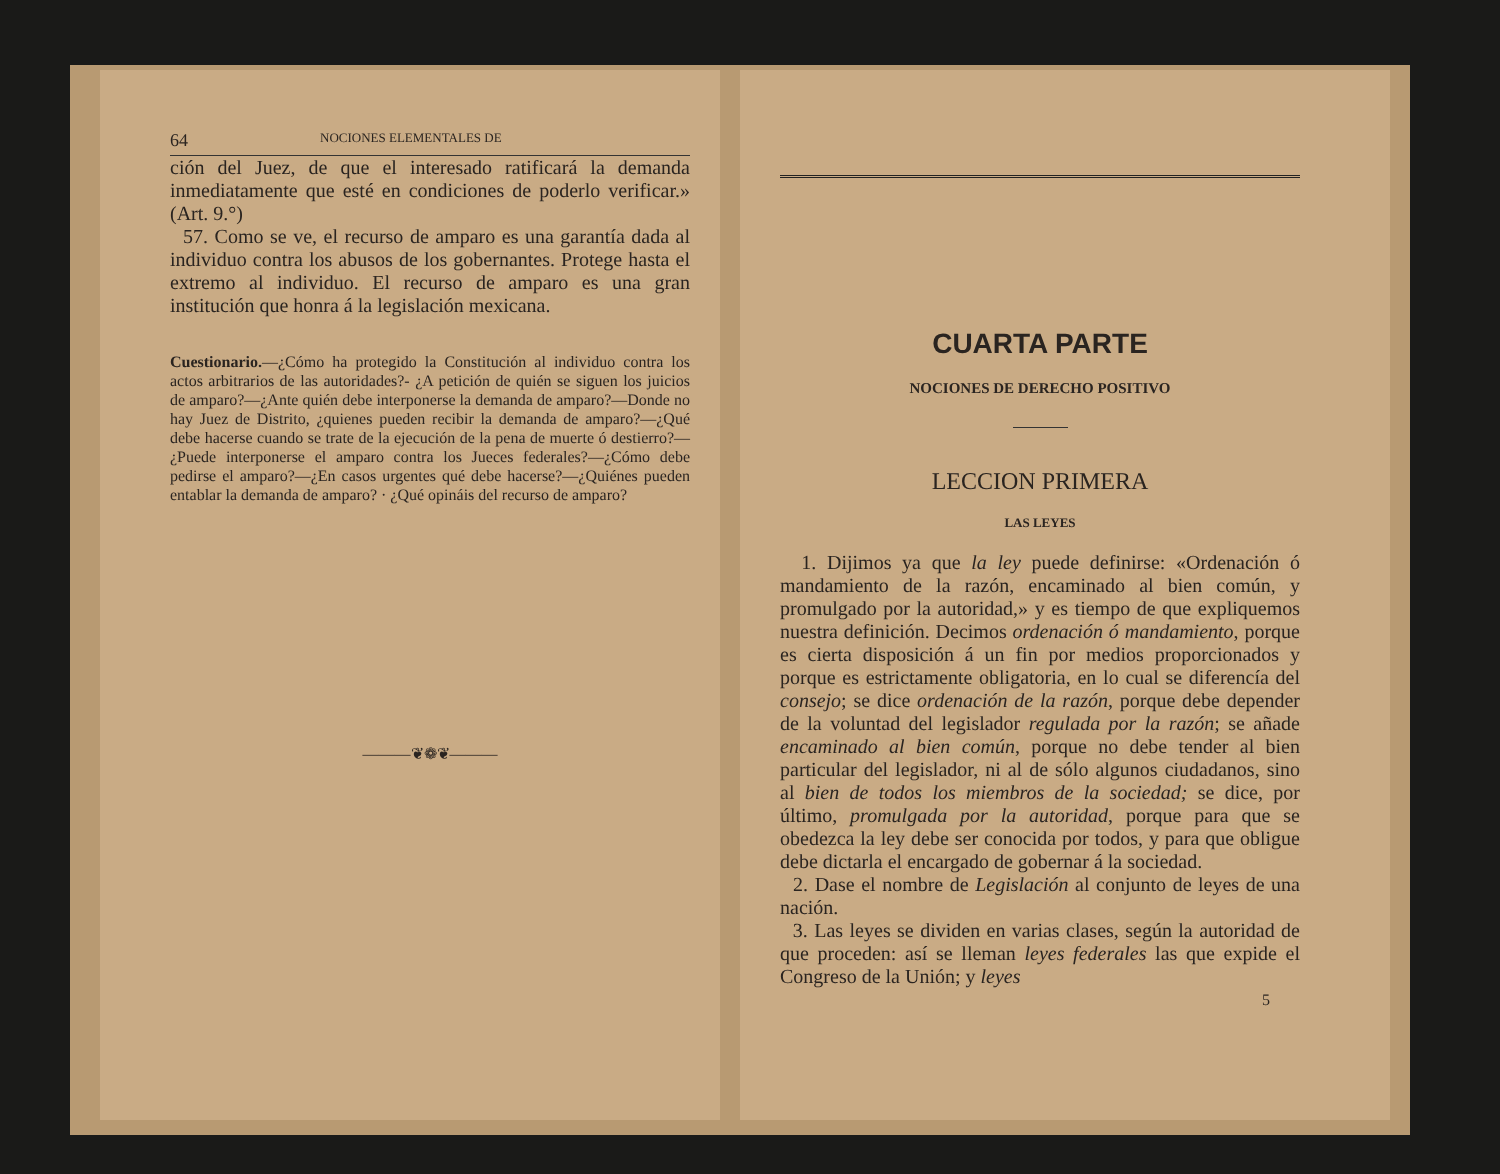64 NOCIONES ELEMENTALES DE
ción del Juez, de que el interesado ratificará la demanda inmediatamente que esté en condiciones de poderlo verificar.» (Art. 9.°)
57. Como se ve, el recurso de amparo es una garantía dada al individuo contra los abusos de los gobernantes. Protege hasta el extremo al individuo. El recurso de amparo es una gran institución que honra á la legislación mexicana.
Cuestionario.—¿Cómo ha protegido la Constitución al individuo contra los actos arbitrarios de las autoridades?- ¿A petición de quién se siguen los juicios de amparo?—¿Ante quién debe interponerse la demanda de amparo?—Donde no hay Juez de Distrito, ¿quienes pueden recibir la demanda de amparo?—¿Qué debe hacerse cuando se trate de la ejecución de la pena de muerte ó destierro?—¿Puede interponerse el amparo contra los Jueces federales?—¿Cómo debe pedirse el amparo?—¿En casos urgentes qué debe hacerse?—¿Quiénes pueden entablar la demanda de amparo? · ¿Qué opináis del recurso de amparo?
———❦❁❦———
CUARTA PARTE
NOCIONES DE DERECHO POSITIVO
LECCION PRIMERA
LAS LEYES
1. Dijimos ya que la ley puede definirse: «Ordenación ó mandamiento de la razón, encaminado al bien común, y promulgado por la autoridad,» y es tiempo de que expliquemos nuestra definición. Decimos ordenación ó mandamiento, porque es cierta disposición á un fin por medios proporcionados y porque es estrictamente obligatoria, en lo cual se diferencía del consejo; se dice ordenación de la razón, porque debe depender de la voluntad del legislador regulada por la razón; se añade encaminado al bien común, porque no debe tender al bien particular del legislador, ni al de sólo algunos ciudadanos, sino al bien de todos los miembros de la sociedad; se dice, por último, promulgada por la autoridad, porque para que se obedezca la ley debe ser conocida por todos, y para que obligue debe dictarla el encargado de gobernar á la sociedad.
2. Dase el nombre de Legislación al conjunto de leyes de una nación.
3. Las leyes se dividen en varias clases, según la autoridad de que proceden: así se lleman leyes federales las que expide el Congreso de la Unión; y leyes
5